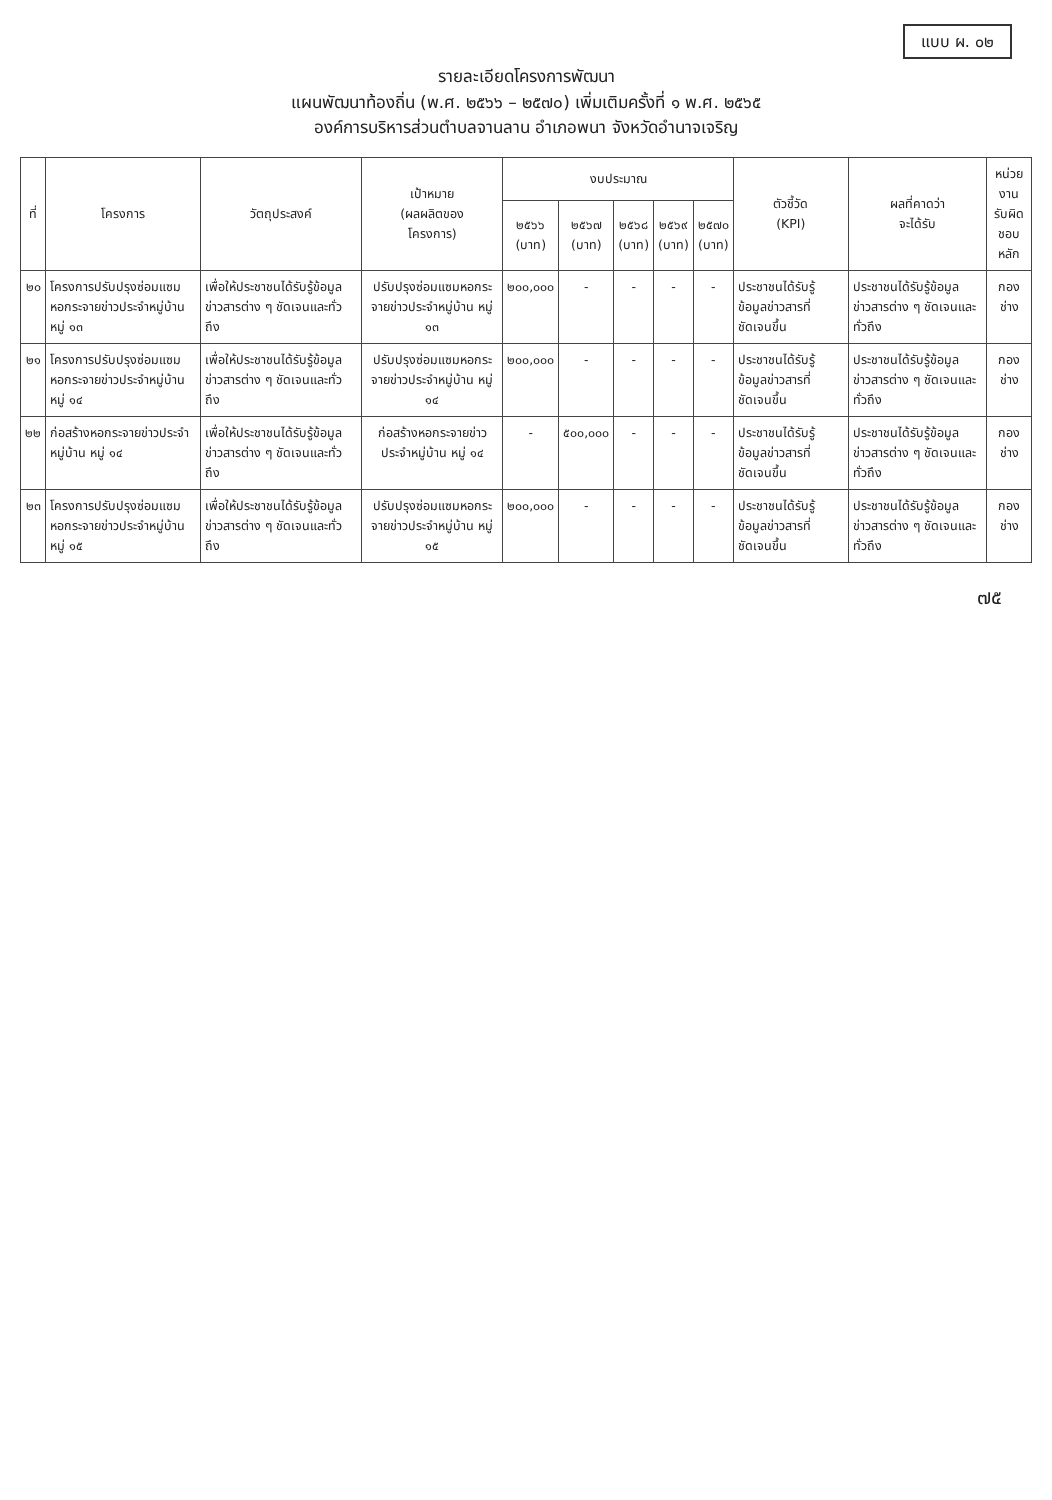แบบ ผ. ๐๒
รายละเอียดโครงการพัฒนา
แผนพัฒนาท้องถิ่น (พ.ศ. ๒๕๖๖ – ๒๕๗๐) เพิ่มเติมครั้งที่ ๑ พ.ศ. ๒๕๖๕
องค์การบริหารส่วนตำบลจานลาน อำเภอพนา จังหวัดอำนาจเจริญ
| ที่ | โครงการ | วัตถุประสงค์ | เป้าหมาย (ผลผลิตของ โครงการ) | งบประมาณ | | | | | ตัวชี้วัด (KPI) | ผลที่คาดว่า จะได้รับ | หน่วยงาน รับผิด ชอบหลัก |
| --- | --- | --- | --- | --- | --- | --- | --- | --- | --- | --- | --- |
| | | | | ๒๕๖๖ (บาท) | ๒๕๖๗ (บาท) | ๒๕๖๘ (บาท) | ๒๕๖๙ (บาท) | ๒๕๗๐ (บาท) | | | |
| ๒๐ | โครงการปรับปรุงซ่อมแซมหอกระจายข่าวประจำหมู่บ้าน หมู่ ๑๓ | เพื่อให้ประชาชนได้รับรู้ข้อมูลข่าวสารต่าง ๆ ชัดเจนและทั่วถึง | ปรับปรุงซ่อมแซมหอกระจายข่าวประจำหมู่บ้าน หมู่ ๑๓ | ๒๐๐,๐๐๐ | - | - | - | - | ประชาชนได้รับรู้ข้อมูลข่าวสารที่ชัดเจนขึ้น | ประชาชนได้รับรู้ข้อมูลข่าวสารต่าง ๆ ชัดเจนและทั่วถึง | กองช่าง |
| ๒๑ | โครงการปรับปรุงซ่อมแซมหอกระจายข่าวประจำหมู่บ้าน หมู่ ๑๔ | เพื่อให้ประชาชนได้รับรู้ข้อมูลข่าวสารต่าง ๆ ชัดเจนและทั่วถึง | ปรับปรุงซ่อมแซมหอกระจายข่าวประจำหมู่บ้าน หมู่ ๑๔ | ๒๐๐,๐๐๐ | - | - | - | - | ประชาชนได้รับรู้ข้อมูลข่าวสารที่ชัดเจนขึ้น | ประชาชนได้รับรู้ข้อมูลข่าวสารต่าง ๆ ชัดเจนและทั่วถึง | กองช่าง |
| ๒๒ | ก่อสร้างหอกระจายข่าวประจำหมู่บ้าน หมู่ ๑๔ | เพื่อให้ประชาชนได้รับรู้ข้อมูลข่าวสารต่าง ๆ ชัดเจนและทั่วถึง | ก่อสร้างหอกระจายข่าวประจำหมู่บ้าน หมู่ ๑๔ | - | ๕๐๐,๐๐๐ | - | - | - | ประชาชนได้รับรู้ข้อมูลข่าวสารที่ชัดเจนขึ้น | ประชาชนได้รับรู้ข้อมูลข่าวสารต่าง ๆ ชัดเจนและทั่วถึง | กองช่าง |
| ๒๓ | โครงการปรับปรุงซ่อมแซมหอกระจายข่าวประจำหมู่บ้าน หมู่ ๑๕ | เพื่อให้ประชาชนได้รับรู้ข้อมูลข่าวสารต่าง ๆ ชัดเจนและทั่วถึง | ปรับปรุงซ่อมแซมหอกระจายข่าวประจำหมู่บ้าน หมู่ ๑๕ | ๒๐๐,๐๐๐ | - | - | - | - | ประชาชนได้รับรู้ข้อมูลข่าวสารที่ชัดเจนขึ้น | ประชาชนได้รับรู้ข้อมูลข่าวสารต่าง ๆ ชัดเจนและทั่วถึง | กองช่าง |
๗๕